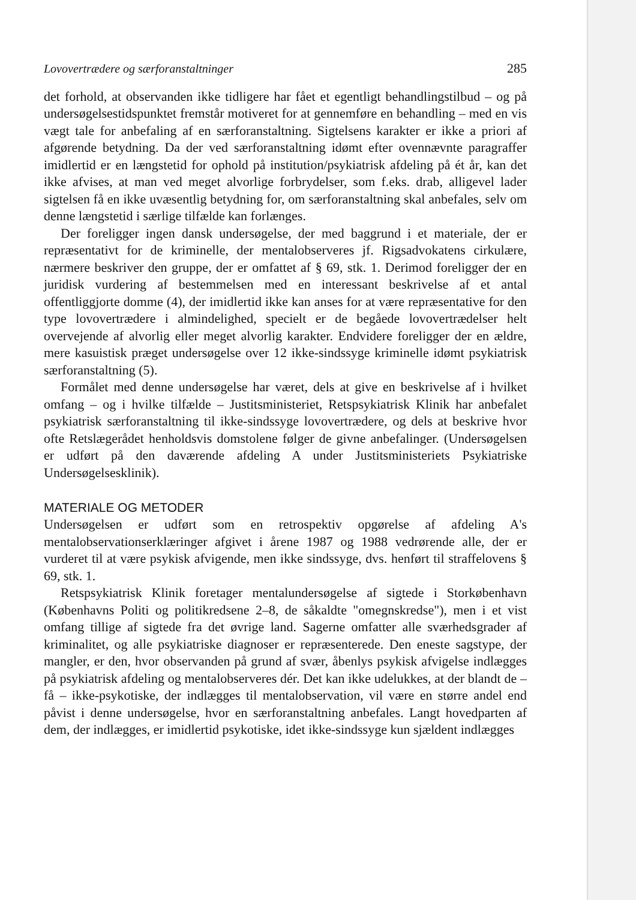Lovovertrædere og særforanstaltninger 285
det forhold, at observanden ikke tidligere har fået et egentligt behandlingstilbud – og på undersøgelsestidspunktet fremstår motiveret for at gennemføre en behandling – med en vis vægt tale for anbefaling af en særforanstaltning. Sigtelsens karakter er ikke a priori af afgørende betydning. Da der ved særforanstaltning idømt efter ovennævnte paragraffer imidlertid er en længstetid for ophold på institution/psykiatrisk afdeling på ét år, kan det ikke afvises, at man ved meget alvorlige forbrydelser, som f.eks. drab, alligevel lader sigtelsen få en ikke uvæsentlig betydning for, om særforanstaltning skal anbefales, selv om denne længstetid i særlige tilfælde kan forlænges.
Der foreligger ingen dansk undersøgelse, der med baggrund i et materiale, der er repræsentativt for de kriminelle, der mentalobserveres jf. Rigsadvokatens cirkulære, nærmere beskriver den gruppe, der er omfattet af § 69, stk. 1. Derimod foreligger der en juridisk vurdering af bestemmelsen med en interessant beskrivelse af et antal offentliggjorte domme (4), der imidlertid ikke kan anses for at være repræsentative for den type lovovertrædere i almindelighed, specielt er de begåede lovovertrædelser helt overvejende af alvorlig eller meget alvorlig karakter. Endvidere foreligger der en ældre, mere kasuistisk præget undersøgelse over 12 ikke-sindssyge kriminelle idømt psykiatrisk særforanstaltning (5).
Formålet med denne undersøgelse har været, dels at give en beskrivelse af i hvilket omfang – og i hvilke tilfælde – Justitsministeriet, Retspsykiatrisk Klinik har anbefalet psykiatrisk særforanstaltning til ikke-sindssyge lovovertrædere, og dels at beskrive hvor ofte Retslægerådet henholdsvis domstolene følger de givne anbefalinger. (Undersøgelsen er udført på den daværende afdeling A under Justitsministeriets Psykiatriske Undersøgelsesklinik).
MATERIALE OG METODER
Undersøgelsen er udført som en retrospektiv opgørelse af afdeling A's mentalobservationserklæringer afgivet i årene 1987 og 1988 vedrørende alle, der er vurderet til at være psykisk afvigende, men ikke sindssyge, dvs. henført til straffelovens § 69, stk. 1.
Retspsykiatrisk Klinik foretager mentalundersøgelse af sigtede i Storkøbenhavn (Københavns Politi og politikredsene 2–8, de såkaldte "omegnskredse"), men i et vist omfang tillige af sigtede fra det øvrige land. Sagerne omfatter alle sværhedsgrader af kriminalitet, og alle psykiatriske diagnoser er repræsenterede. Den eneste sagstype, der mangler, er den, hvor observanden på grund af svær, åbenlys psykisk afvigelse indlægges på psykiatrisk afdeling og mentalobserveres dér. Det kan ikke udelukkes, at der blandt de – få – ikke-psykotiske, der indlægges til mentalobservation, vil være en større andel end påvist i denne undersøgelse, hvor en særforanstaltning anbefales. Langt hovedparten af dem, der indlægges, er imidlertid psykotiske, idet ikke-sindssyge kun sjældent indlægges